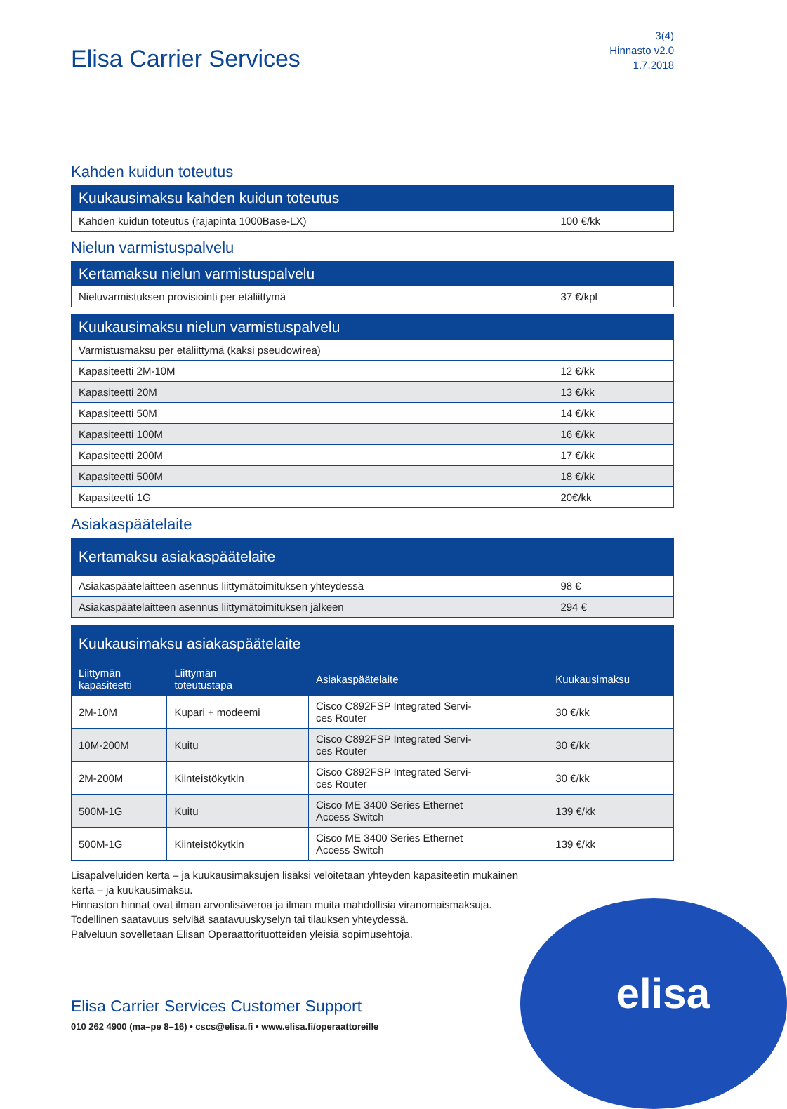Elisa Carrier Services
3(4)
Hinnasto v2.0
1.7.2018
Kahden kuidun toteutus
| Kuukausimaksu kahden kuidun toteutus | |
| --- | --- |
| Kahden kuidun toteutus (rajapinta 1000Base-LX) | 100 €/kk |
Nielun varmistuspalvelu
| Kertamaksu nielun varmistuspalvelu | |
| --- | --- |
| Nieluvarmistuksen provisiointi per etäliittymä | 37 €/kpl |
| Kuukausimaksu nielun varmistuspalvelu | |
| --- | --- |
| Varmistusmaksu per etäliittymä (kaksi pseudowirea) | |
| Kapasiteetti 2M-10M | 12 €/kk |
| Kapasiteetti 20M | 13 €/kk |
| Kapasiteetti 50M | 14 €/kk |
| Kapasiteetti 100M | 16 €/kk |
| Kapasiteetti 200M | 17 €/kk |
| Kapasiteetti 500M | 18 €/kk |
| Kapasiteetti 1G | 20€/kk |
Asiakaspäätelaite
| Kertamaksu asiakaspäätelaite | |
| --- | --- |
| Asiakaspäätelaitteen asennus liittymätoimituksen yhteydessä | 98 € |
| Asiakaspäätelaitteen asennus liittymätoimituksen jälkeen | 294 € |
| Kuukausimaksu asiakaspäätelaite | | | |
| --- | --- | --- | --- |
| Liittymän kapasiteetti | Liittymän toteutustapa | Asiakaspäätelaite | Kuukausimaksu |
| 2M-10M | Kupari + modeemi | Cisco C892FSP Integrated Servi- ces Router | 30 €/kk |
| 10M-200M | Kuitu | Cisco C892FSP Integrated Servi- ces Router | 30 €/kk |
| 2M-200M | Kiinteistökytkin | Cisco C892FSP Integrated Servi- ces Router | 30 €/kk |
| 500M-1G | Kuitu | Cisco ME 3400 Series Ethernet Access Switch | 139 €/kk |
| 500M-1G | Kiinteistökytkin | Cisco ME 3400 Series Ethernet Access Switch | 139 €/kk |
Lisäpalveluiden kerta – ja kuukausimaksujen lisäksi veloitetaan yhteyden kapasiteetin mukainen
kerta – ja kuukausimaksu.
Hinnaston hinnat ovat ilman arvonlisäveroa ja ilman muita mahdollisia viranomaismaksuja.
Todellinen saatavuus selviää saatavuuskyselyn tai tilauksen yhteydessä.
Palveluun sovelletaan Elisan Operaattorituotteiden yleisiä sopimusehtoja.
elisa
Elisa Carrier Services Customer Support
010 262 4900 (ma–pe 8–16) • cscs@elisa.fi • www.elisa.fi/operaattoreille